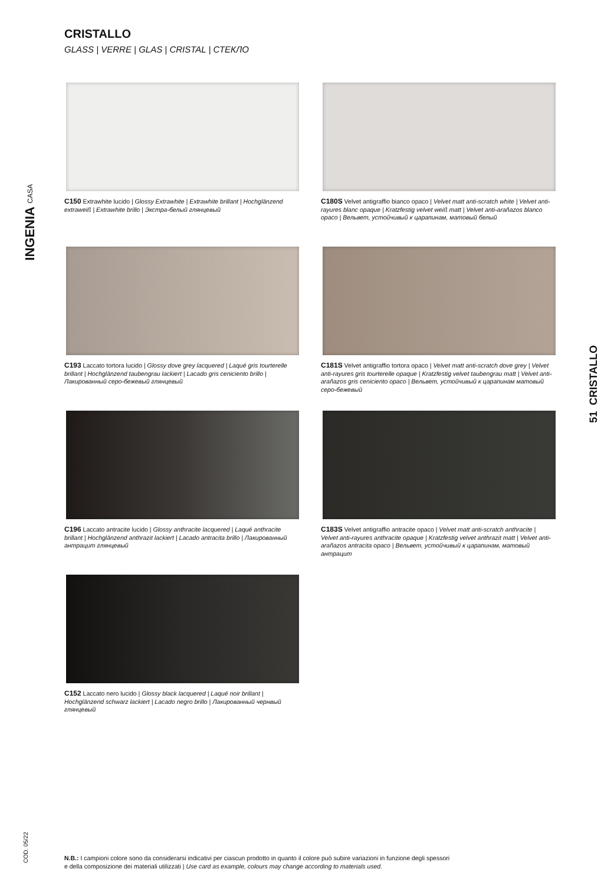CRISTALLO
GLASS | VERRE | GLAS | CRISTAL | СТЕКЛО
C150 Extrawhite lucido | Glossy Extrawhite | Extrawhite brillant | Hochglänzend extraweiß | Extrawhite brillo | Экстра-белый глянцевый
C180S Velvet antigraffio bianco opaco | Velvet matt anti-scratch white | Velvet anti-rayures blanc opaque | Kratzfestig velvet weiß matt | Velvet anti-arañazos blanco opaco | Вельвет, устойчивый к царапинам, матовый белый
C193 Laccato tortora lucido | Glossy dove grey lacquered | Laqué gris tourterelle brillant | Hochglänzend taubengrau lackiert | Lacado gris ceniciento brillo | Лакированный серо-бежевый глянцевый
C181S Velvet antigraffio tortora opaco | Velvet matt anti-scratch dove grey | Velvet anti-rayures gris tourterelle opaque | Kratzfestig velvet taubengrau matt | Velvet anti-arañazos gris ceniciento opaco | Вельвет, устойчивый к царапинам матовый серо-бежевый
C196 Laccato antracite lucido | Glossy anthracite lacquered | Laqué anthracite brillant | Hochglänzend anthrazit lackiert | Lacado antracita brillo | Лакированный антрацит глянцевый
C183S Velvet antigraffio antracite opaco | Velvet matt anti-scratch anthracite | Velvet anti-rayures anthracite opaque | Kratzfestig velvet anthrazit matt | Velvet anti-arañazos antracita opaco | Вельвет, устойчивый к царапинам, матовый антрацит
C152 Laccato nero lucido | Glossy black lacquered | Laqué noir brillant | Hochglänzend schwarz lackiert | Lacado negro brillo | Лакированный чернвый глянцевый
INGENIA CASA
51 CRISTALLO
COD. 05/22
N.B.: I campioni colore sono da considerarsi indicativi per ciascun prodotto in quanto il colore può subire variazioni in funzione degli spessori
e della composizione dei materiali utilizzati | Use card as example, colours may change according to materials used.